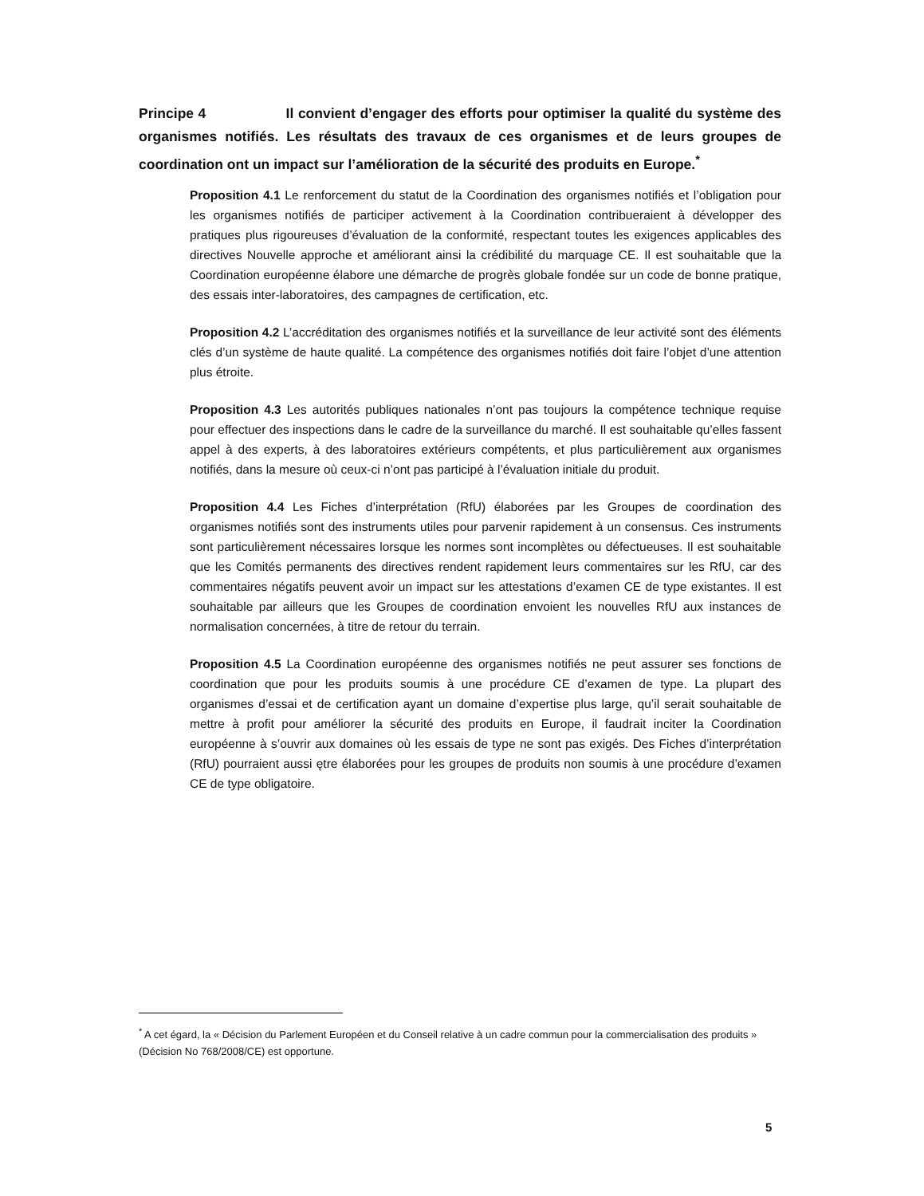Principe 4 Il convient d’engager des efforts pour optimiser la qualité du système des organismes notifiés. Les résultats des travaux de ces organismes et de leurs groupes de coordination ont un impact sur l’amélioration de la sécurité des produits en Europe.<sup>*</sup>
Proposition 4.1 Le renforcement du statut de la Coordination des organismes notifiés et l’obligation pour les organismes notifiés de participer activement à la Coordination contribueraient à développer des pratiques plus rigoureuses d’évaluation de la conformité, respectant toutes les exigences applicables des directives Nouvelle approche et améliorant ainsi la crédibilité du marquage CE. Il est souhaitable que la Coordination européenne élabore une démarche de progrès globale fondée sur un code de bonne pratique, des essais inter-laboratoires, des campagnes de certification, etc.
Proposition 4.2 L’accréditation des organismes notifiés et la surveillance de leur activité sont des éléments clés d’un système de haute qualité. La compétence des organismes notifiés doit faire l’objet d’une attention plus étroite.
Proposition 4.3 Les autorités publiques nationales n’ont pas toujours la compétence technique requise pour effectuer des inspections dans le cadre de la surveillance du marché. Il est souhaitable qu’elles fassent appel à des experts, à des laboratoires extérieurs compétents, et plus particulièrement aux organismes notifiés, dans la mesure où ceux-ci n’ont pas participé à l’évaluation initiale du produit.
Proposition 4.4 Les Fiches d’interprétation (RfU) élaborées par les Groupes de coordination des organismes notifiés sont des instruments utiles pour parvenir rapidement à un consensus. Ces instruments sont particulièrement nécessaires lorsque les normes sont incomplètes ou défectueuses. Il est souhaitable que les Comités permanents des directives rendent rapidement leurs commentaires sur les RfU, car des commentaires négatifs peuvent avoir un impact sur les attestations d’examen CE de type existantes. Il est souhaitable par ailleurs que les Groupes de coordination envoient les nouvelles RfU aux instances de normalisation concernées, à titre de retour du terrain.
Proposition 4.5 La Coordination européenne des organismes notifiés ne peut assurer ses fonctions de coordination que pour les produits soumis à une procédure CE d’examen de type. La plupart des organismes d’essai et de certification ayant un domaine d’expertise plus large, qu’il serait souhaitable de mettre à profit pour améliorer la sécurité des produits en Europe, il faudrait inciter la Coordination européenne à s’ouvrir aux domaines où les essais de type ne sont pas exigés. Des Fiches d’interprétation (RfU) pourraient aussi ętre élaborées pour les groupes de produits non soumis à une procédure d’examen CE de type obligatoire.
<sup>*</sup> A cet égard, la « Décision du Parlement Européen et du Conseil relative à un cadre commun pour la commercialisation des produits » (Décision No 768/2008/CE) est opportune.
5